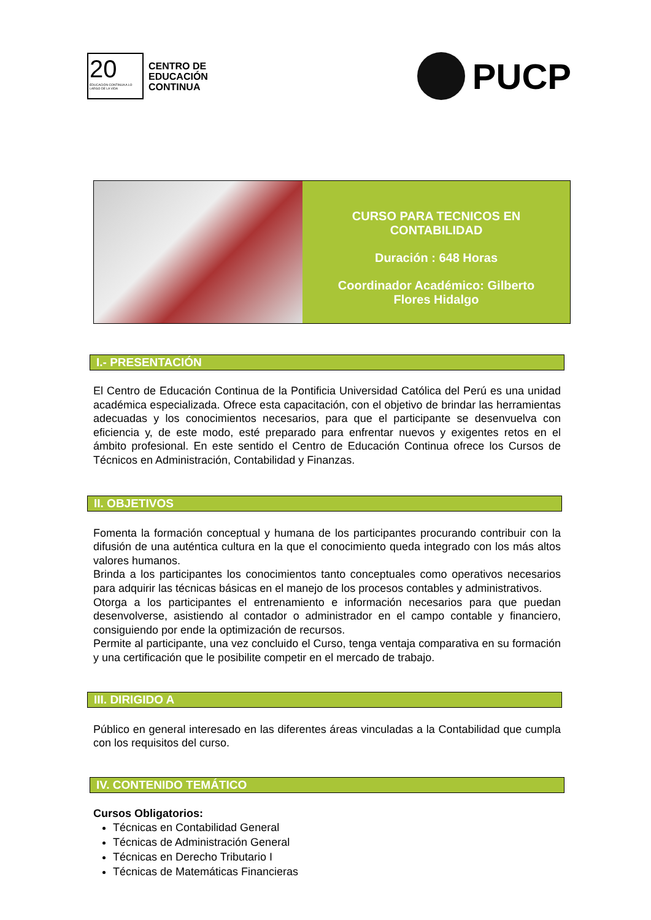20
EDUCACIÓN CONTINUA A LO LARGO DE LA VIDA
CENTRO DE
EDUCACIÓN
CONTINUA
PUCP
CURSO PARA TECNICOS EN
CONTABILIDAD
Duración : 648 Horas
Coordinador Académico: Gilberto
Flores Hidalgo
I.- PRESENTACIÓN
El Centro de Educación Continua de la Pontificia Universidad Católica del Perú es una unidad académica especializada. Ofrece esta capacitación, con el objetivo de brindar las herramientas adecuadas y los conocimientos necesarios, para que el participante se desenvuelva con eficiencia y, de este modo, esté preparado para enfrentar nuevos y exigentes retos en el ámbito profesional. En este sentido el Centro de Educación Continua ofrece los Cursos de Técnicos en Administración, Contabilidad y Finanzas.
II. OBJETIVOS
Fomenta la formación conceptual y humana de los participantes procurando contribuir con la difusión de una auténtica cultura en la que el conocimiento queda integrado con los más altos valores humanos.
Brinda a los participantes los conocimientos tanto conceptuales como operativos necesarios para adquirir las técnicas básicas en el manejo de los procesos contables y administrativos.
Otorga a los participantes el entrenamiento e información necesarios para que puedan desenvolverse, asistiendo al contador o administrador en el campo contable y financiero, consiguiendo por ende la optimización de recursos.
Permite al participante, una vez concluido el Curso, tenga ventaja comparativa en su formación y una certificación que le posibilite competir en el mercado de trabajo.
III. DIRIGIDO A
Público en general interesado en las diferentes áreas vinculadas a la Contabilidad que cumpla con los requisitos del curso.
IV. CONTENIDO TEMÁTICO
Cursos Obligatorios:
Técnicas en Contabilidad General
Técnicas de Administración General
Técnicas en Derecho Tributario I
Técnicas de Matemáticas Financieras